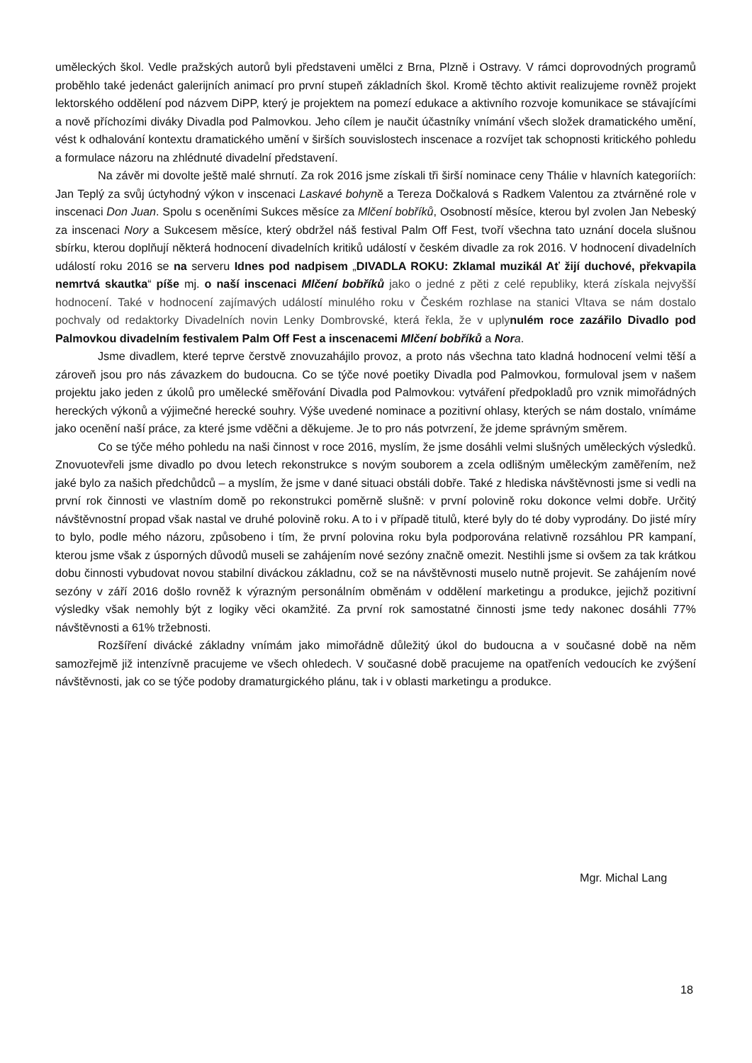uměleckých škol. Vedle pražských autorů byli představeni umělci z Brna, Plzně i Ostravy. V rámci doprovodných programů proběhlo také jedenáct galerijních animací pro první stupeň základních škol. Kromě těchto aktivit realizujeme rovněž projekt lektorského oddělení pod názvem DiPP, který je projektem na pomezí edukace a aktivního rozvoje komunikace se stávajícími a nově příchozími diváky Divadla pod Palmovkou. Jeho cílem je naučit účastníky vnímání všech složek dramatického umění, vést k odhalování kontextu dramatického umění v širších souvislostech inscenace a rozvíjet tak schopnosti kritického pohledu a formulace názoru na zhlédnuté divadelní představení.
Na závěr mi dovolte ještě malé shrnutí. Za rok 2016 jsme získali tři širší nominace ceny Thálie v hlavních kategoriích: Jan Teplý za svůj úctyhodný výkon v inscenaci Laskavé bohyně a Tereza Dočkalová s Radkem Valentou za ztvárněné role v inscenaci Don Juan. Spolu s oceněními Sukces měsíce za Mlčení bobříků, Osobností měsíce, kterou byl zvolen Jan Nebeský za inscenaci Nory a Sukcesem měsíce, který obdržel náš festival Palm Off Fest, tvoří všechna tato uznání docela slušnou sbírku, kterou doplňují některá hodnocení divadelních kritiků událostí v českém divadle za rok 2016. V hodnocení divadelních událostí roku 2016 se na serveru Idnes pod nadpisem „DIVADLA ROKU: Zklamal muzikál Ať žijí duchové, překvapila nemrtvá skautka“ píše mj. o naší inscenaci Mlčení bobříků jako o jedné z pěti z celé republiky, která získala nejvyšší hodnocení. Také v hodnocení zajímavých událostí minulého roku v Českém rozhlase na stanici Vltava se nám dostalo pochvaly od redaktorky Divadelních novin Lenky Dombrovské, která řekla, že v uply nulém roce zazářilo Divadlo pod Palmovkou divadelním festivalem Palm Off Fest a inscenacemi Mlčení bobříků a Nor a.
Jsme divadlem, které teprve čerstvě znovuzahájilo provoz, a proto nás všechna tato kladná hodnocení velmi těší a zároveň jsou pro nás závazkem do budoucna. Co se týče nové poetiky Divadla pod Palmovkou, formuloval jsem v našem projektu jako jeden z úkolů pro umělecké směřování Divadla pod Palmovkou: vytváření předpokladů pro vznik mimořádných hereckých výkonů a výjimečné herecké souhry. Výše uvedené nominace a pozitivní ohlasy, kterých se nám dostalo, vnímáme jako ocenění naší práce, za které jsme vděčni a děkujeme. Je to pro nás potvrzení, že jdeme správným směrem.
Co se týče mého pohledu na naši činnost v roce 2016, myslím, že jsme dosáhli velmi slušných uměleckých výsledků. Znovuotevřeli jsme divadlo po dvou letech rekonstrukce s novým souborem a zcela odlišným uměleckým zaměřením, než jaké bylo za našich předchůdců – a myslím, že jsme v dané situaci obstáli dobře. Také z hlediska návštěvnosti jsme si vedli na první rok činnosti ve vlastním domě po rekonstrukci poměrně slušně: v první polovině roku dokonce velmi dobře. Určitý návštěvnostní propad však nastal ve druhé polovině roku. A to i v případě titulů, které byly do té doby vyprodány. Do jisté míry to bylo, podle mého názoru, způsobeno i tím, že první polovina roku byla podporována relativně rozsáhlou PR kampaní, kterou jsme však z úsporných důvodů museli se zahájením nové sezóny značně omezit. Nestihli jsme si ovšem za tak krátkou dobu činnosti vybudovat novou stabilní diváckou základnu, což se na návštěvnosti muselo nutně projevit. Se zahájením nové sezóny v září 2016 došlo rovněž k výrazným personálním obměnám v oddělení marketingu a produkce, jejichž pozitivní výsledky však nemohly být z logiky věci okamžité. Za první rok samostatné činnosti jsme tedy nakonec dosáhli 77% návštěvnosti a 61% tržebnosti.
Rozšíření divácké základny vnímám jako mimořádně důležitý úkol do budoucna a v současné době na něm samozřejmě již intenzívně pracujeme ve všech ohledech. V současné době pracujeme na opatřeních vedoucích ke zvýšení návštěvnosti, jak co se týče podoby dramaturgického plánu, tak i v oblasti marketingu a produkce.
Mgr. Michal Lang
18